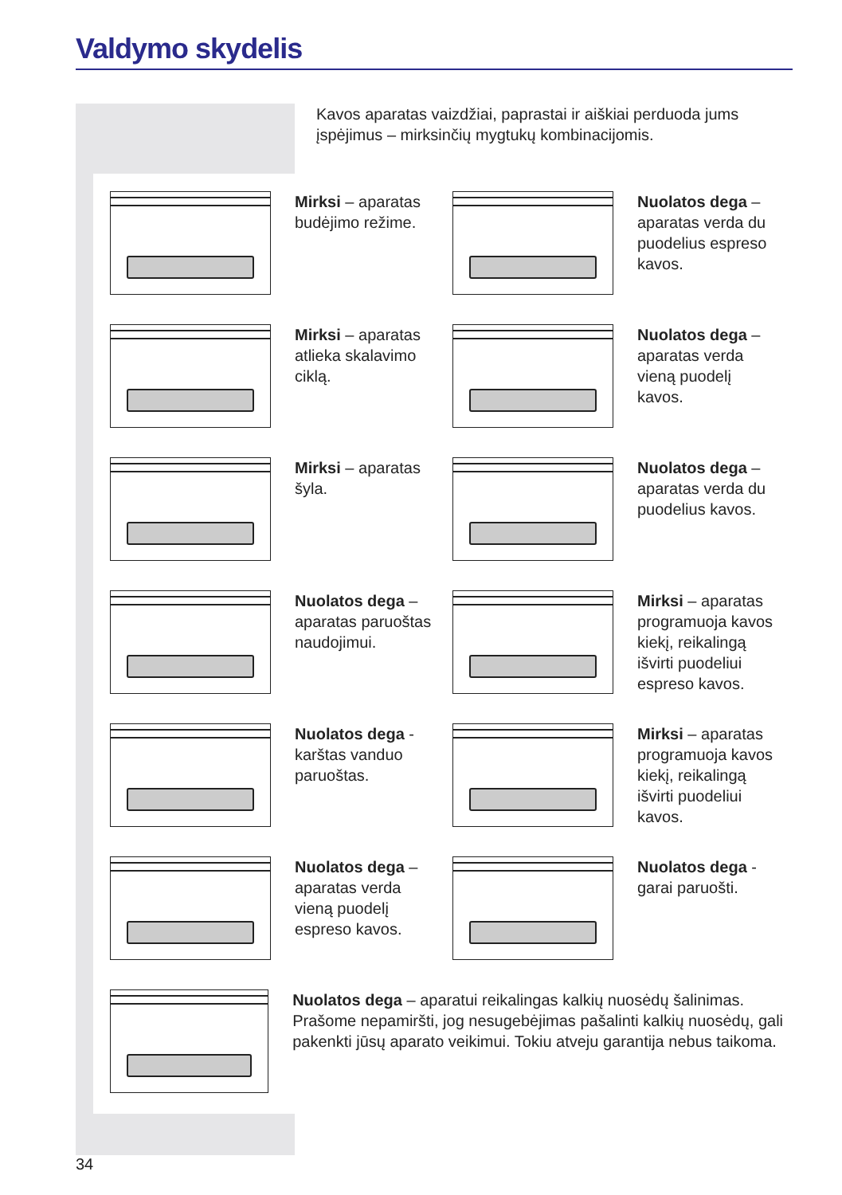Valdymo skydelis
Kavos aparatas vaizdžiai, paprastai ir aiškiai perduoda jums įspėjimus – mirksinčių mygtukų kombinacijomis.
Mirksi – aparatas budėjimo režime. Nuolatos dega – aparatas verda du puodelius espreso kavos.
Mirksi – aparatas atlieka skalavimo ciklą. Nuolatos dega – aparatas verda vieną puodelį kavos.
Mirksi – aparatas šyla. Nuolatos dega – aparatas verda du puodelius kavos.
Nuolatos dega – aparatas paruoštas naudojimui.
Mirksi – aparatas programuoja kavos kiekį, reikalingą išvirti puodeliui espreso kavos.
Nuolatos dega - karštas vanduo paruoštas. Mirksi – aparatas programuoja kavos kiekį, reikalingą išvirti puodeliui kavos.
Nuolatos dega – aparatas verda vieną puodelį espreso kavos.
Nuolatos dega -garai paruošti.
Nuolatos dega – aparatui reikalingas kalkių nuosėdų šalinimas. Prašome nepamiršti, jog nesugebėjimas pašalinti kalkių nuosėdų, gali pakenkti jūsų aparato veikimui. Tokiu atveju garantija nebus taikoma.
34